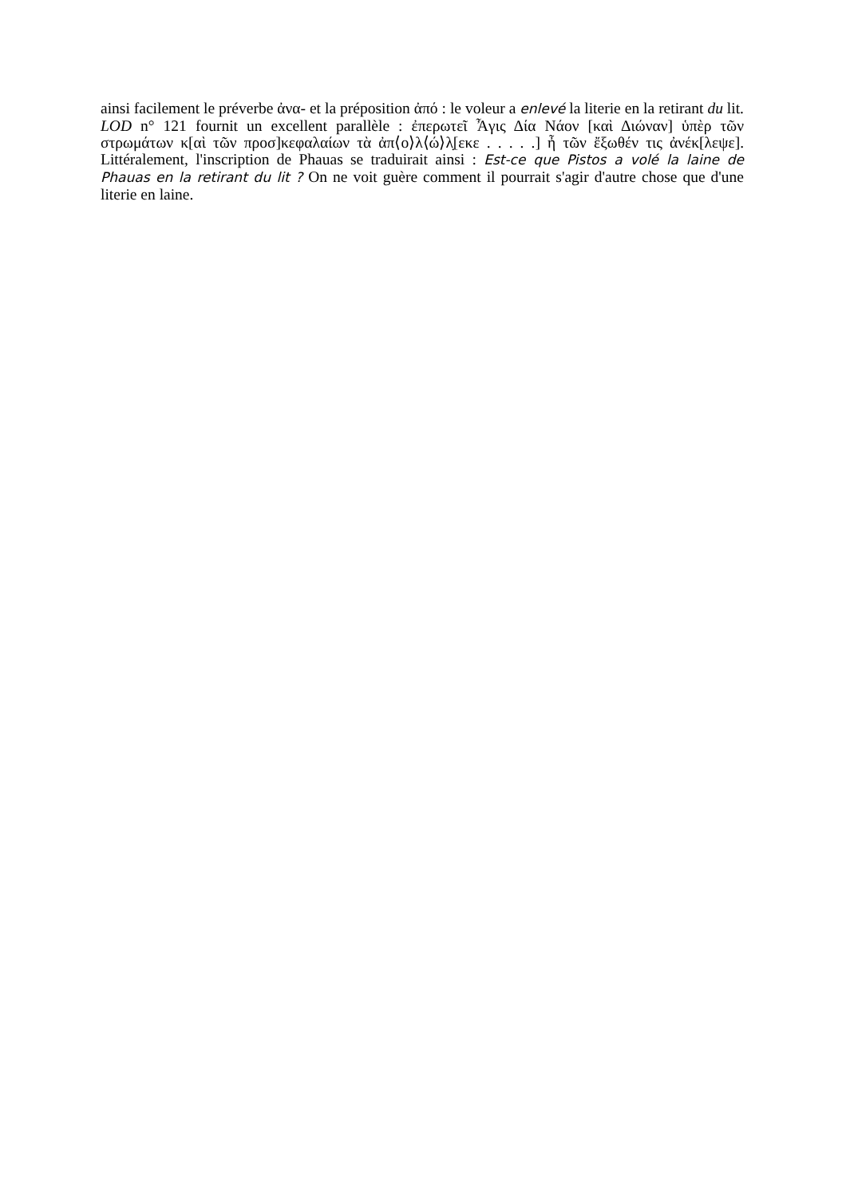ainsi facilement le préverbe ἀνα- et la préposition ἀπό : le voleur a enlevé la literie en la retirant du lit. LOD n° 121 fournit un excellent parallèle : ἐπερωτεῖ Ἆγις Δία Νάον [καὶ Διώναν] ὑπὲρ τῶν στρωμάτων κ[αὶ τῶν προσ]κεφαλαίων τὰ ἀπ⟨ο⟩λ⟨ώ⟩λ̣[εκε . . . . .] ἦ τῶν ἔξωθέν τις ἀνέκ[λεψε]. Littéralement, l'inscription de Phauas se traduirait ainsi : Est-ce que Pistos a volé la laine de Phauas en la retirant du lit ? On ne voit guère comment il pourrait s'agir d'autre chose que d'une literie en laine.